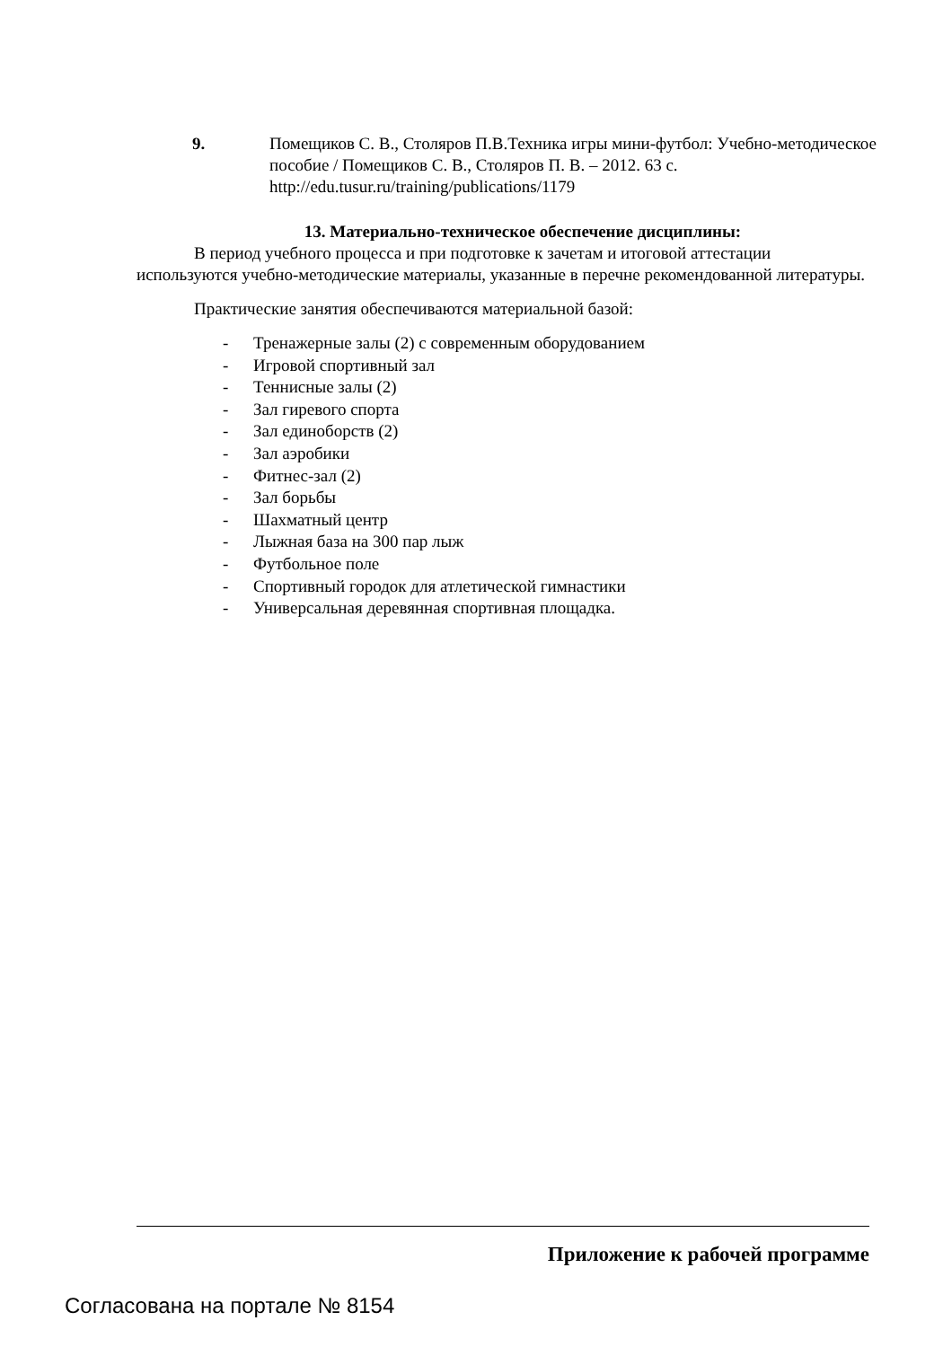9. Помещиков С. В., Столяров П.В.Техника игры мини-футбол: Учебно-методическое пособие / Помещиков С. В., Столяров П. В. – 2012. 63 с. http://edu.tusur.ru/training/publications/1179
13. Материально-техническое обеспечение дисциплины:
В период учебного процесса и при подготовке к зачетам и итоговой аттестации используются учебно-методические материалы, указанные в перечне рекомендованной литературы.
Практические занятия обеспечиваются материальной базой:
- Тренажерные залы (2) с современным оборудованием
- Игровой спортивный зал
- Теннисные залы (2)
- Зал гиревого спорта
- Зал единоборств (2)
- Зал аэробики
- Фитнес-зал (2)
- Зал борьбы
- Шахматный центр
- Лыжная база на 300 пар лыж
- Футбольное поле
- Спортивный городок для атлетической гимнастики
- Универсальная деревянная спортивная площадка.
Приложение к рабочей программе
Согласована на портале № 8154